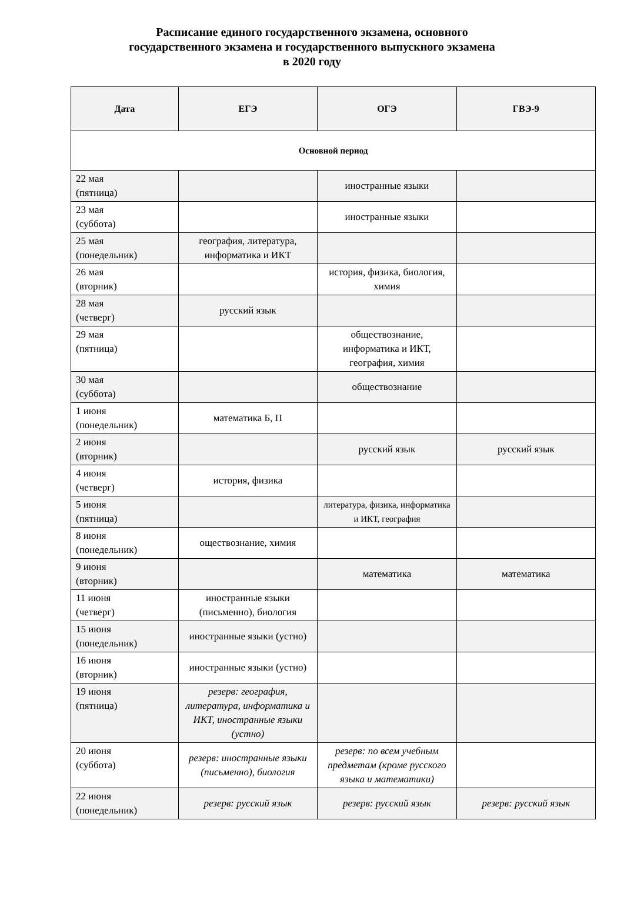Расписание единого государственного экзамена, основного
государственного экзамена и государственного выпускного экзамена
в 2020 году
| Дата | ЕГЭ | ОГЭ | ГВЭ-9 |
| --- | --- | --- | --- |
| Основной период | | | |
| 22 мая (пятница) | | иностранные языки | |
| 23 мая (суббота) | | иностранные языки | |
| 25 мая (понедельник) | география, литература, информатика и ИКТ | | |
| 26 мая (вторник) | | история, физика, биология, химия | |
| 28 мая (четверг) | русский язык | | |
| 29 мая (пятница) | | обществознание, информатика и ИКТ, география, химия | |
| 30 мая (суббота) | | обществознание | |
| 1 июня (понедельник) | математика Б, П | | |
| 2 июня (вторник) | | русский язык | русский язык |
| 4 июня (четверг) | история, физика | | |
| 5 июня (пятница) | | литература, физика, информатика и ИКТ, география | |
| 8 июня (понедельник) | оществознание, химия | | |
| 9 июня (вторник) | | математика | математика |
| 11 июня (четверг) | иностранные языки (письменно), биология | | |
| 15 июня (понедельник) | иностранные языки (устно) | | |
| 16 июня (вторник) | иностранные языки (устно) | | |
| 19 июня (пятница) | резерв: география, литература, информатика и ИКТ, иностранные языки (устно) | | |
| 20 июня (суббота) | резерв: иностранные языки (письменно), биология | резерв: по всем учебным предметам (кроме русского языка и математики) | |
| 22 июня (понедельник) | резерв: русский язык | резерв: русский язык | резерв: русский язык |